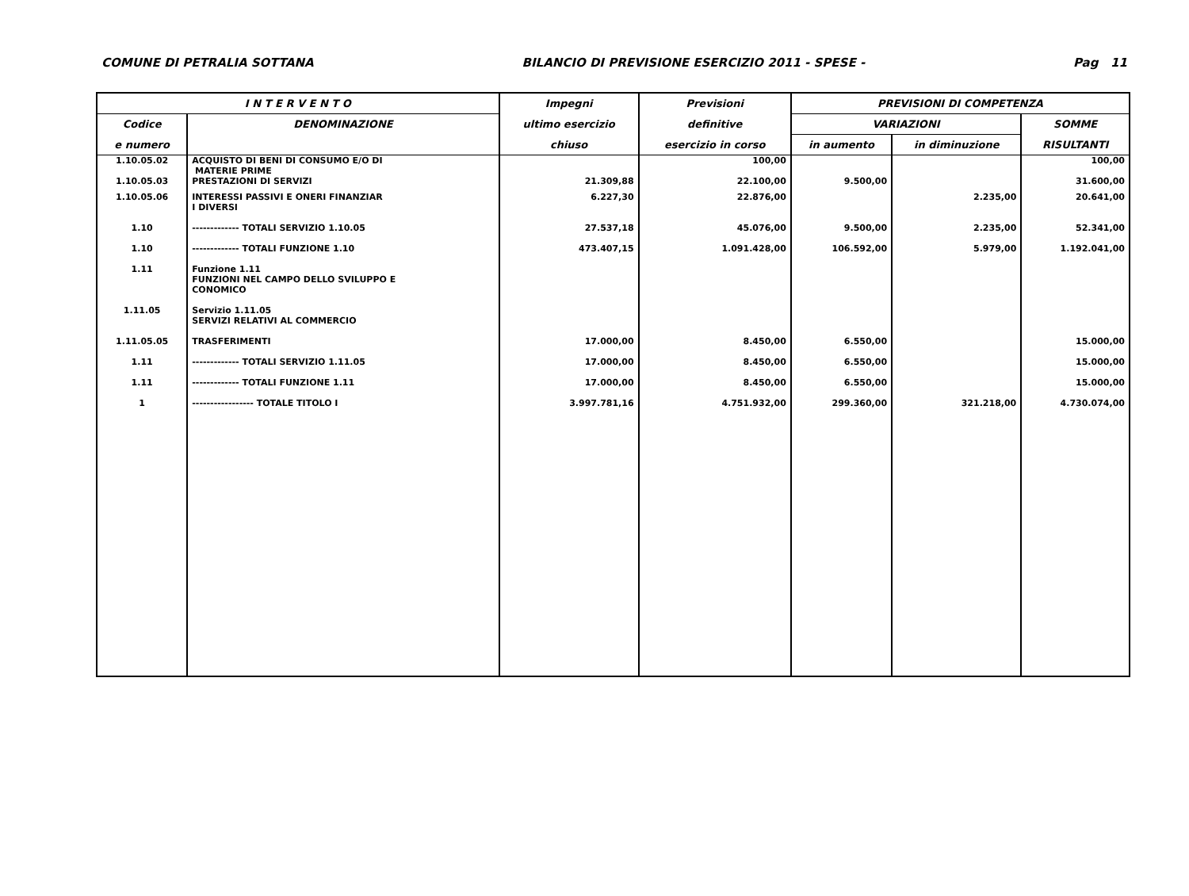COMUNE DI PETRALIA SOTTANA BILANCIO DI PREVISIONE ESERCIZIO 2011 - SPESE - Pag 11
| I N T E R V E N T O | | Impegni | Previsioni | PREVISIONI DI COMPETENZA | | |
| --- | --- | --- | --- | --- | --- | --- |
| Codice | DENOMINAZIONE | ultimo esercizio | definitive | VARIAZIONI | | SOMME |
| e numero | | chiuso | esercizio in corso | in aumento | in diminuzione | RISULTANTI |
| 1.10.05.02 | ACQUISTO DI BENI DI CONSUMO E/O DI MATERIE PRIME | | 100,00 | | | 100,00 |
| 1.10.05.03 | PRESTAZIONI DI SERVIZI | 21.309,88 | 22.100,00 | 9.500,00 | | 31.600,00 |
| 1.10.05.06 | INTERESSI PASSIVI E ONERI FINANZIAR I DIVERSI | 6.227,30 | 22.876,00 | | 2.235,00 | 20.641,00 |
| 1.10 | ------------- TOTALI SERVIZIO 1.10.05 | 27.537,18 | 45.076,00 | 9.500,00 | 2.235,00 | 52.341,00 |
| 1.10 | ------------- TOTALI FUNZIONE 1.10 | 473.407,15 | 1.091.428,00 | 106.592,00 | 5.979,00 | 1.192.041,00 |
| 1.11 | Funzione 1.11 FUNZIONI NEL CAMPO DELLO SVILUPPO E CONOMICO | | | | | |
| 1.11.05 | Servizio 1.11.05 SERVIZI RELATIVI AL COMMERCIO | | | | | |
| 1.11.05.05 | TRASFERIMENTI | 17.000,00 | 8.450,00 | 6.550,00 | | 15.000,00 |
| 1.11 | ------------- TOTALI SERVIZIO 1.11.05 | 17.000,00 | 8.450,00 | 6.550,00 | | 15.000,00 |
| 1.11 | ------------- TOTALI FUNZIONE 1.11 | 17.000,00 | 8.450,00 | 6.550,00 | | 15.000,00 |
| 1 | ----------------- TOTALE TITOLO I | 3.997.781,16 | 4.751.932,00 | 299.360,00 | 321.218,00 | 4.730.074,00 |